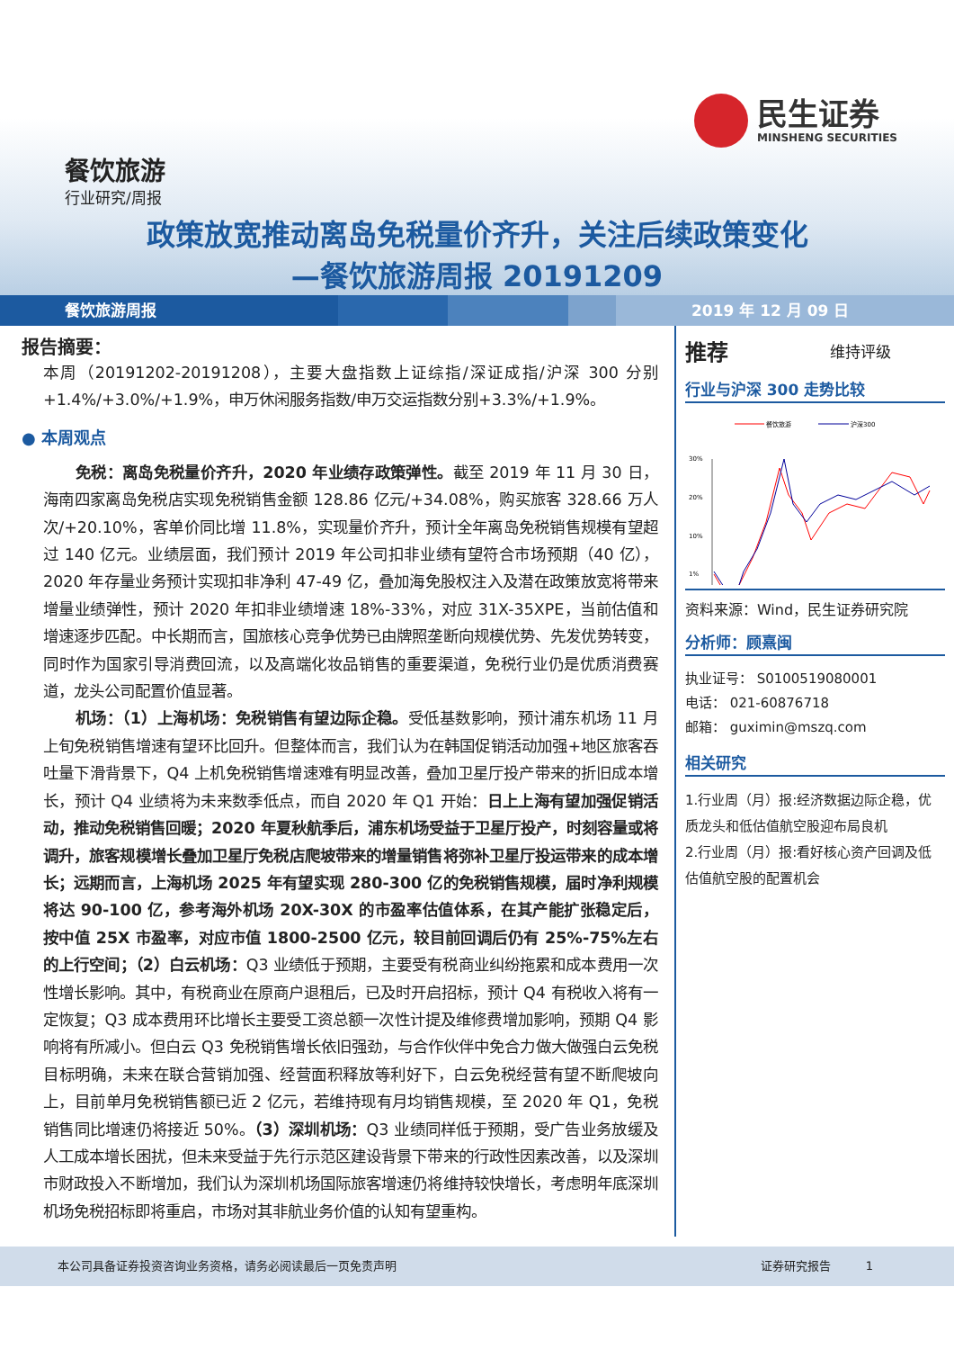民生证券
MINSHENG SECURITIES
餐饮旅游
行业研究/周报
政策放宽推动离岛免税量价齐升，关注后续政策变化
—餐饮旅游周报 20191209
餐饮旅游周报 2019 年 12 月 09 日
报告摘要：
本周（20191202-20191208），主要大盘指数上证综指/深证成指/沪深 300 分别+1.4%/+3.0%/+1.9%，申万休闲服务指数/申万交运指数分别+3.3%/+1.9%。
● 本周观点
免税：离岛免税量价齐升，2020 年业绩存政策弹性。截至 2019 年 11 月 30 日，海南四家离岛免税店实现免税销售金额 128.86 亿元/+34.08%，购买旅客 328.66 万人次/+20.10%，客单价同比增 11.8%，实现量价齐升，预计全年离岛免税销售规模有望超过 140 亿元。业绩层面，我们预计 2019 年公司扣非业绩有望符合市场预期（40 亿），2020 年存量业务预计实现扣非净利 47-49 亿，叠加海免股权注入及潜在政策放宽将带来增量业绩弹性，预计 2020 年扣非业绩增速 18%-33%，对应 31X-35XPE，当前估值和增速逐步匹配。中长期而言，国旅核心竞争优势已由牌照垄断向规模优势、先发优势转变，同时作为国家引导消费回流，以及高端化妆品销售的重要渠道，免税行业仍是优质消费赛道，龙头公司配置价值显著。
机场：（1）上海机场：免税销售有望边际企稳。受低基数影响，预计浦东机场 11 月上旬免税销售增速有望环比回升。但整体而言，我们认为在韩国促销活动加强+地区旅客吞吐量下滑背景下，Q4 上机免税销售增速难有明显改善，叠加卫星厅投产带来的折旧成本增长，预计 Q4 业绩将为未来数季低点，而自 2020 年 Q1 开始：日上上海有望加强促销活动，推动免税销售回暖；2020 年夏秋航季后，浦东机场受益于卫星厅投产，时刻容量或将调升，旅客规模增长叠加卫星厅免税店爬坡带来的增量销售将弥补卫星厅投运带来的成本增长；远期而言，上海机场 2025 年有望实现 280-300 亿的免税销售规模，届时净利规模将达 90-100 亿，参考海外机场 20X-30X 的市盈率估值体系，在其产能扩张稳定后，按中值 25X 市盈率，对应市值 1800-2500 亿元，较目前回调后仍有 25%-75%左右的上行空间；（2）白云机场：Q3 业绩低于预期，主要受有税商业纠纷拖累和成本费用一次性增长影响。其中，有税商业在原商户退租后，已及时开启招标，预计 Q4 有税收入将有一定恢复；Q3 成本费用环比增长主要受工资总额一次性计提及维修费增加影响，预期 Q4 影响将有所减小。但白云 Q3 免税销售增长依旧强劲，与合作伙伴中免合力做大做强白云免税目标明确，未来在联合营销加强、经营面积释放等利好下，白云免税经营有望不断爬坡向上，目前单月免税销售额已近 2 亿元，若维持现有月均销售规模，至 2020 年 Q1，免税销售同比增速仍将接近 50%。（3）深圳机场：Q3 业绩同样低于预期，受广告业务放缓及人工成本增长困扰，但未来受益于先行示范区建设背景下带来的行政性因素改善，以及深圳市财政投入不断增加，我们认为深圳机场国际旅客增速仍将维持较快增长，考虑明年底深圳机场免税招标即将重启，市场对其非航业务价值的认知有望重构。
推荐 维持评级
行业与沪深 300 走势比较
餐饮旅游
沪深300
30%
20%
10%
1%
资料来源：Wind，民生证券研究院
分析师：顾熹闽
执业证号： S0100519080001
电话： 021-60876718
邮箱： guximin@mszq.com
相关研究
1.行业周（月）报:经济数据边际企稳，优质龙头和低估值航空股迎布局良机
2.行业周（月）报:看好核心资产回调及低估值航空股的配置机会
本公司具备证券投资咨询业务资格，请务必阅读最后一页免责声明 证券研究报告　　　1